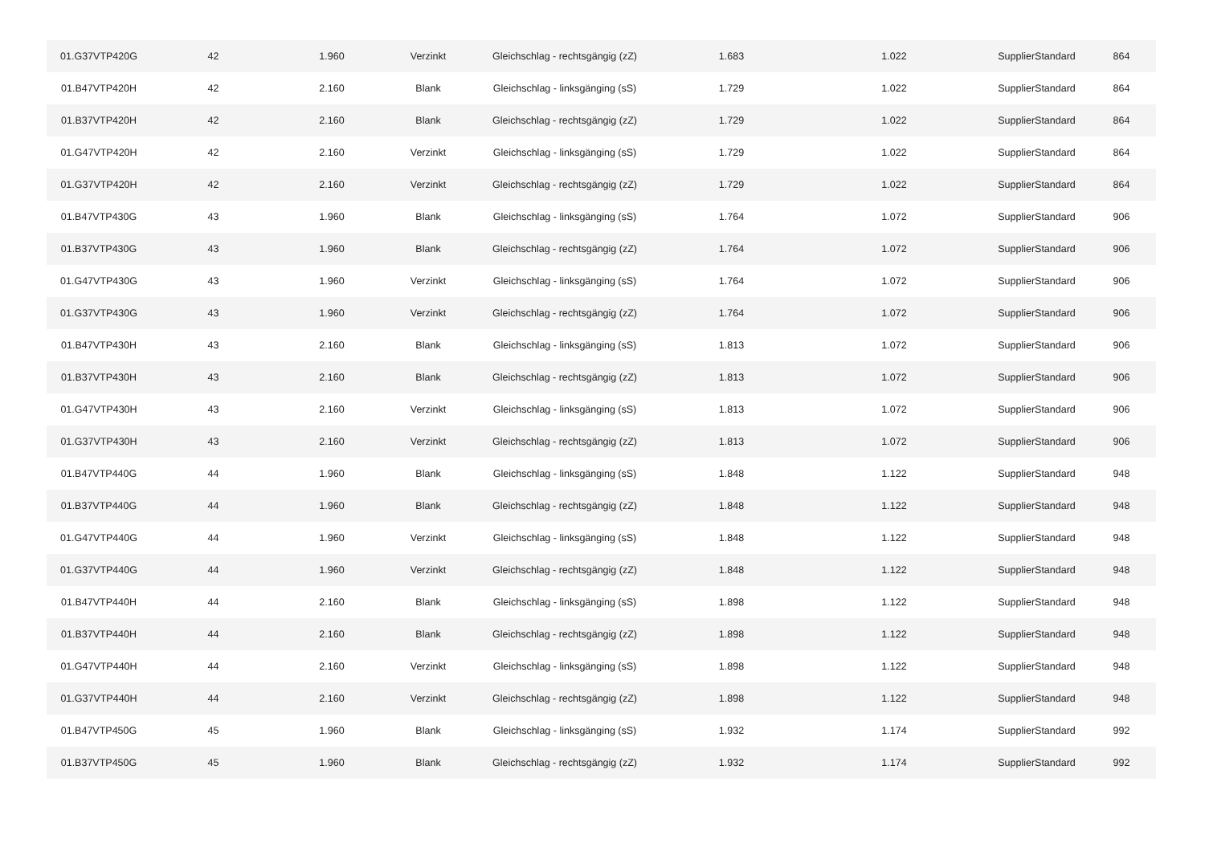| 01.G37VTP420G | 42 | 1.960 | Verzinkt | Gleichschlag - rechtsgängig (zZ) | 1.683 | 1.022 | SupplierStandard | 864 |
| 01.B47VTP420H | 42 | 2.160 | Blank | Gleichschlag - linksgänging (sS) | 1.729 | 1.022 | SupplierStandard | 864 |
| 01.B37VTP420H | 42 | 2.160 | Blank | Gleichschlag - rechtsgängig (zZ) | 1.729 | 1.022 | SupplierStandard | 864 |
| 01.G47VTP420H | 42 | 2.160 | Verzinkt | Gleichschlag - linksgänging (sS) | 1.729 | 1.022 | SupplierStandard | 864 |
| 01.G37VTP420H | 42 | 2.160 | Verzinkt | Gleichschlag - rechtsgängig (zZ) | 1.729 | 1.022 | SupplierStandard | 864 |
| 01.B47VTP430G | 43 | 1.960 | Blank | Gleichschlag - linksgänging (sS) | 1.764 | 1.072 | SupplierStandard | 906 |
| 01.B37VTP430G | 43 | 1.960 | Blank | Gleichschlag - rechtsgängig (zZ) | 1.764 | 1.072 | SupplierStandard | 906 |
| 01.G47VTP430G | 43 | 1.960 | Verzinkt | Gleichschlag - linksgänging (sS) | 1.764 | 1.072 | SupplierStandard | 906 |
| 01.G37VTP430G | 43 | 1.960 | Verzinkt | Gleichschlag - rechtsgängig (zZ) | 1.764 | 1.072 | SupplierStandard | 906 |
| 01.B47VTP430H | 43 | 2.160 | Blank | Gleichschlag - linksgänging (sS) | 1.813 | 1.072 | SupplierStandard | 906 |
| 01.B37VTP430H | 43 | 2.160 | Blank | Gleichschlag - rechtsgängig (zZ) | 1.813 | 1.072 | SupplierStandard | 906 |
| 01.G47VTP430H | 43 | 2.160 | Verzinkt | Gleichschlag - linksgänging (sS) | 1.813 | 1.072 | SupplierStandard | 906 |
| 01.G37VTP430H | 43 | 2.160 | Verzinkt | Gleichschlag - rechtsgängig (zZ) | 1.813 | 1.072 | SupplierStandard | 906 |
| 01.B47VTP440G | 44 | 1.960 | Blank | Gleichschlag - linksgänging (sS) | 1.848 | 1.122 | SupplierStandard | 948 |
| 01.B37VTP440G | 44 | 1.960 | Blank | Gleichschlag - rechtsgängig (zZ) | 1.848 | 1.122 | SupplierStandard | 948 |
| 01.G47VTP440G | 44 | 1.960 | Verzinkt | Gleichschlag - linksgänging (sS) | 1.848 | 1.122 | SupplierStandard | 948 |
| 01.G37VTP440G | 44 | 1.960 | Verzinkt | Gleichschlag - rechtsgängig (zZ) | 1.848 | 1.122 | SupplierStandard | 948 |
| 01.B47VTP440H | 44 | 2.160 | Blank | Gleichschlag - linksgänging (sS) | 1.898 | 1.122 | SupplierStandard | 948 |
| 01.B37VTP440H | 44 | 2.160 | Blank | Gleichschlag - rechtsgängig (zZ) | 1.898 | 1.122 | SupplierStandard | 948 |
| 01.G47VTP440H | 44 | 2.160 | Verzinkt | Gleichschlag - linksgänging (sS) | 1.898 | 1.122 | SupplierStandard | 948 |
| 01.G37VTP440H | 44 | 2.160 | Verzinkt | Gleichschlag - rechtsgängig (zZ) | 1.898 | 1.122 | SupplierStandard | 948 |
| 01.B47VTP450G | 45 | 1.960 | Blank | Gleichschlag - linksgänging (sS) | 1.932 | 1.174 | SupplierStandard | 992 |
| 01.B37VTP450G | 45 | 1.960 | Blank | Gleichschlag - rechtsgängig (zZ) | 1.932 | 1.174 | SupplierStandard | 992 |